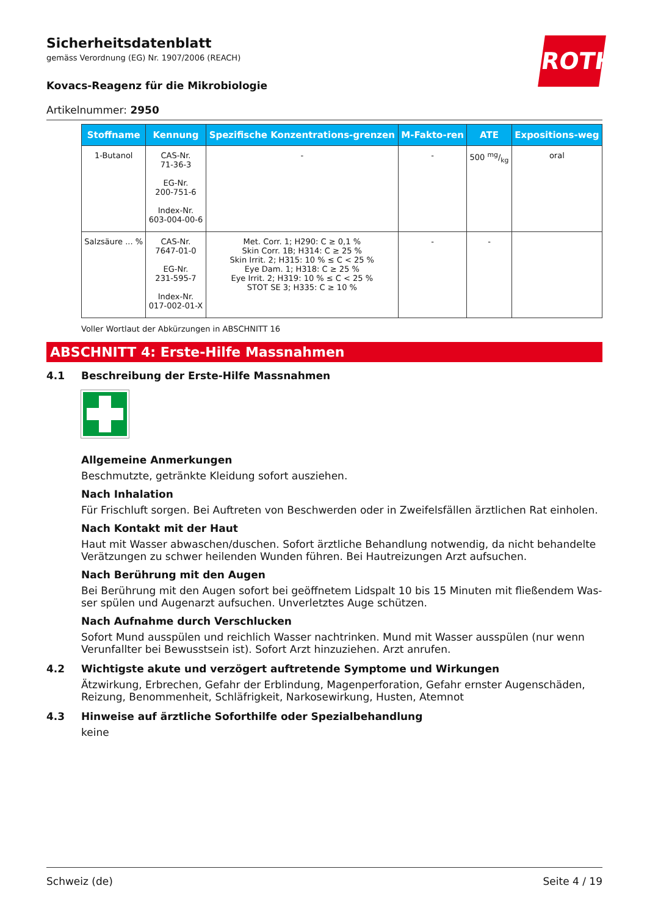ROTH
Sicherheitsdatenblatt
gemäss Verordnung (EG) Nr. 1907/2006 (REACH)
Kovacs-Reagenz für die Mikrobiologie
Artikelnummer: 2950
| Stoffname | Kennung | Spezifische Konzentrations-grenzen | M-Fakto-ren | ATE | Expositions-weg |
| --- | --- | --- | --- | --- | --- |
| 1-Butanol | CAS-Nr. 71-36-3 EG-Nr. 200-751-6 Index-Nr. 603-004-00-6 | - | - | 500 mg/kg | oral |
| Salzsäure ... % | CAS-Nr. 7647-01-0 EG-Nr. 231-595-7 Index-Nr. 017-002-01-X | Met. Corr. 1; H290: C ≥ 0,1 % Skin Corr. 1B; H314: C ≥ 25 % Skin Irrit. 2; H315: 10 % ≤ C < 25 % Eye Dam. 1; H318: C ≥ 25 % Eye Irrit. 2; H319: 10 % ≤ C < 25 % STOT SE 3; H335: C ≥ 10 % | - | - | |
Voller Wortlaut der Abkürzungen in ABSCHNITT 16
ABSCHNITT 4: Erste-Hilfe Massnahmen
4.1 Beschreibung der Erste-Hilfe Massnahmen
Allgemeine Anmerkungen
Beschmutzte, getränkte Kleidung sofort ausziehen.
Nach Inhalation
Für Frischluft sorgen. Bei Auftreten von Beschwerden oder in Zweifelsfällen ärztlichen Rat einholen.
Nach Kontakt mit der Haut
Haut mit Wasser abwaschen/duschen. Sofort ärztliche Behandlung notwendig, da nicht behandelte Verätzungen zu schwer heilenden Wunden führen. Bei Hautreizungen Arzt aufsuchen.
Nach Berührung mit den Augen
Bei Berührung mit den Augen sofort bei geöffnetem Lidspalt 10 bis 15 Minuten mit fließendem Was-ser spülen und Augenarzt aufsuchen. Unverletztes Auge schützen.
Nach Aufnahme durch Verschlucken
Sofort Mund ausspülen und reichlich Wasser nachtrinken. Mund mit Wasser ausspülen (nur wenn Verunfallter bei Bewusstsein ist). Sofort Arzt hinzuziehen. Arzt anrufen.
4.2 Wichtigste akute und verzögert auftretende Symptome und Wirkungen
Ätzwirkung, Erbrechen, Gefahr der Erblindung, Magenperforation, Gefahr ernster Augenschäden, Reizung, Benommenheit, Schläfrigkeit, Narkosewirkung, Husten, Atemnot
4.3 Hinweise auf ärztliche Soforthilfe oder Spezialbehandlung
keine
Schweiz (de) Seite 4 / 19